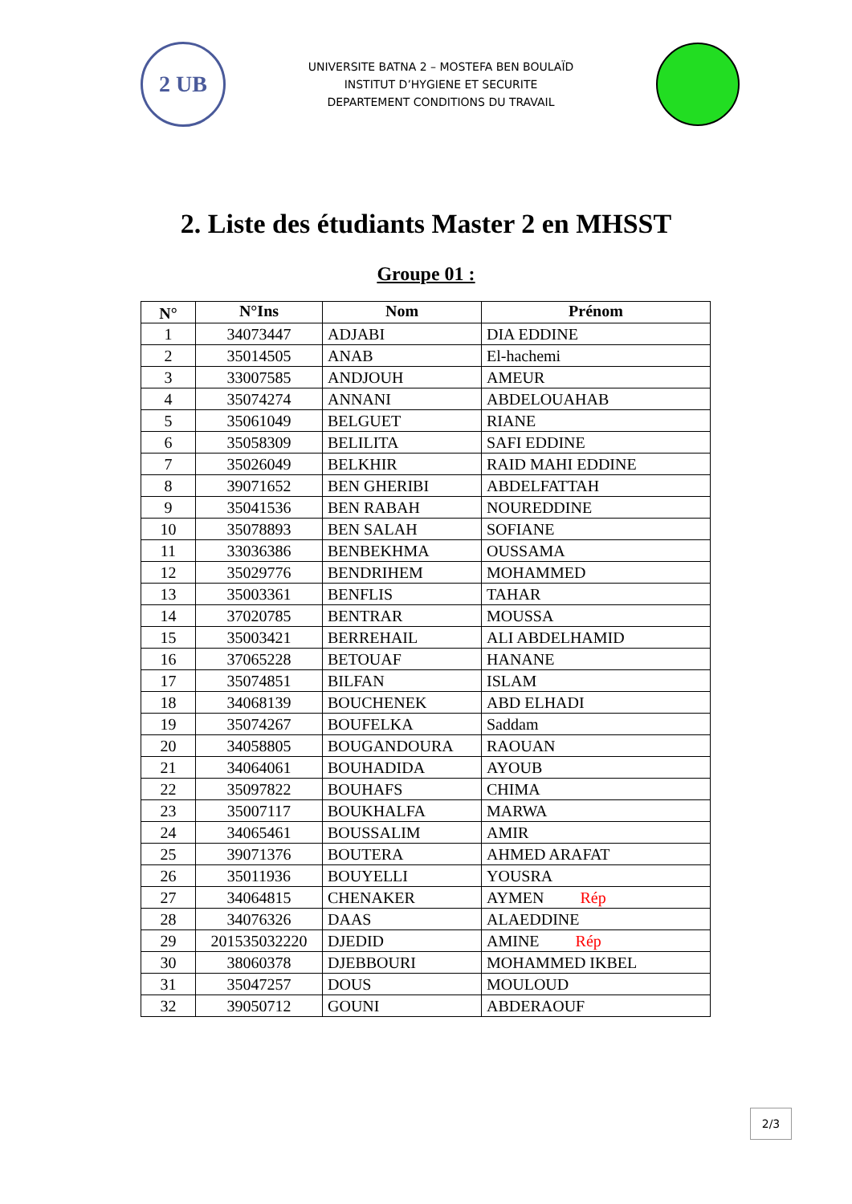2 UB
UNIVERSITE BATNA 2 – MOSTEFA BEN BOULAÏD
INSTITUT D’HYGIENE ET SECURITE
DEPARTEMENT CONDITIONS DU TRAVAIL
2. Liste des étudiants Master 2 en MHSST
Groupe 01 :
| N° | N°Ins | Nom | Prénom |
| --- | --- | --- | --- |
| 1 | 34073447 | ADJABI | DIA EDDINE |
| 2 | 35014505 | ANAB | El-hachemi |
| 3 | 33007585 | ANDJOUH | AMEUR |
| 4 | 35074274 | ANNANI | ABDELOUAHAB |
| 5 | 35061049 | BELGUET | RIANE |
| 6 | 35058309 | BELILITA | SAFI EDDINE |
| 7 | 35026049 | BELKHIR | RAID MAHI EDDINE |
| 8 | 39071652 | BEN GHERIBI | ABDELFATTAH |
| 9 | 35041536 | BEN RABAH | NOUREDDINE |
| 10 | 35078893 | BEN SALAH | SOFIANE |
| 11 | 33036386 | BENBEKHMA | OUSSAMA |
| 12 | 35029776 | BENDRIHEM | MOHAMMED |
| 13 | 35003361 | BENFLIS | TAHAR |
| 14 | 37020785 | BENTRAR | MOUSSA |
| 15 | 35003421 | BERREHAIL | ALI ABDELHAMID |
| 16 | 37065228 | BETOUAF | HANANE |
| 17 | 35074851 | BILFAN | ISLAM |
| 18 | 34068139 | BOUCHENEK | ABD ELHADI |
| 19 | 35074267 | BOUFELKA | Saddam |
| 20 | 34058805 | BOUGANDOURA | RAOUAN |
| 21 | 34064061 | BOUHADIDA | AYOUB |
| 22 | 35097822 | BOUHAFS | CHIMA |
| 23 | 35007117 | BOUKHALFA | MARWA |
| 24 | 34065461 | BOUSSALIM | AMIR |
| 25 | 39071376 | BOUTERA | AHMED ARAFAT |
| 26 | 35011936 | BOUYELLI | YOUSRA |
| 27 | 34064815 | CHENAKER | AYMEN Rép |
| 28 | 34076326 | DAAS | ALAEDDINE |
| 29 | 201535032220 | DJEDID | AMINE Rép |
| 30 | 38060378 | DJEBBOURI | MOHAMMED IKBEL |
| 31 | 35047257 | DOUS | MOULOUD |
| 32 | 39050712 | GOUNI | ABDERAOUF |
2/3